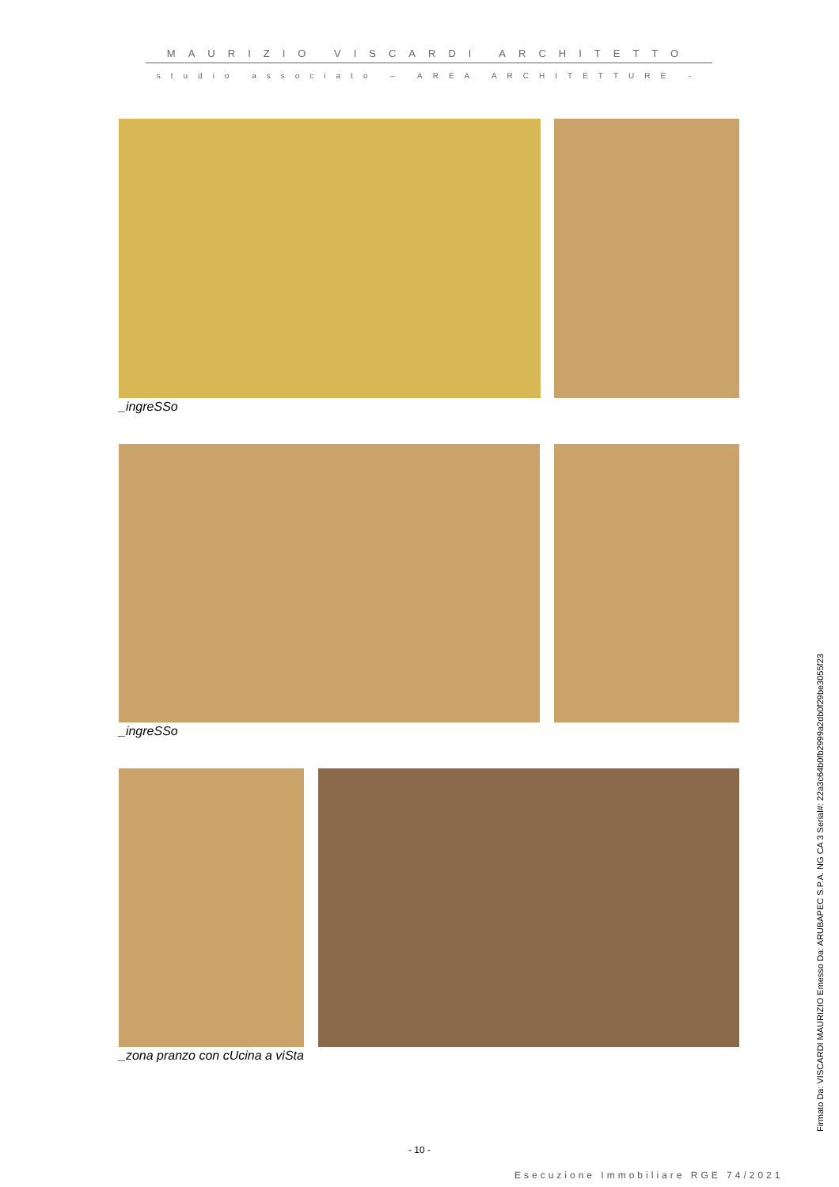MAURIZIO VISCARDI ARCHITETTO
studio associato – AREA ARCHITETTURE -
_ingreSSo
_ingreSSo
_zona pranzo con cUcina a viSta
- 10 -
Esecuzione Immobiliare RGE 74/2021
Firmato Da: VISCARDI MAURIZIO Emesso Da: ARUBAPEC S.P.A. NG CA 3 Serial#: 22a3c64b0fb2999a2db0f29be3055f23